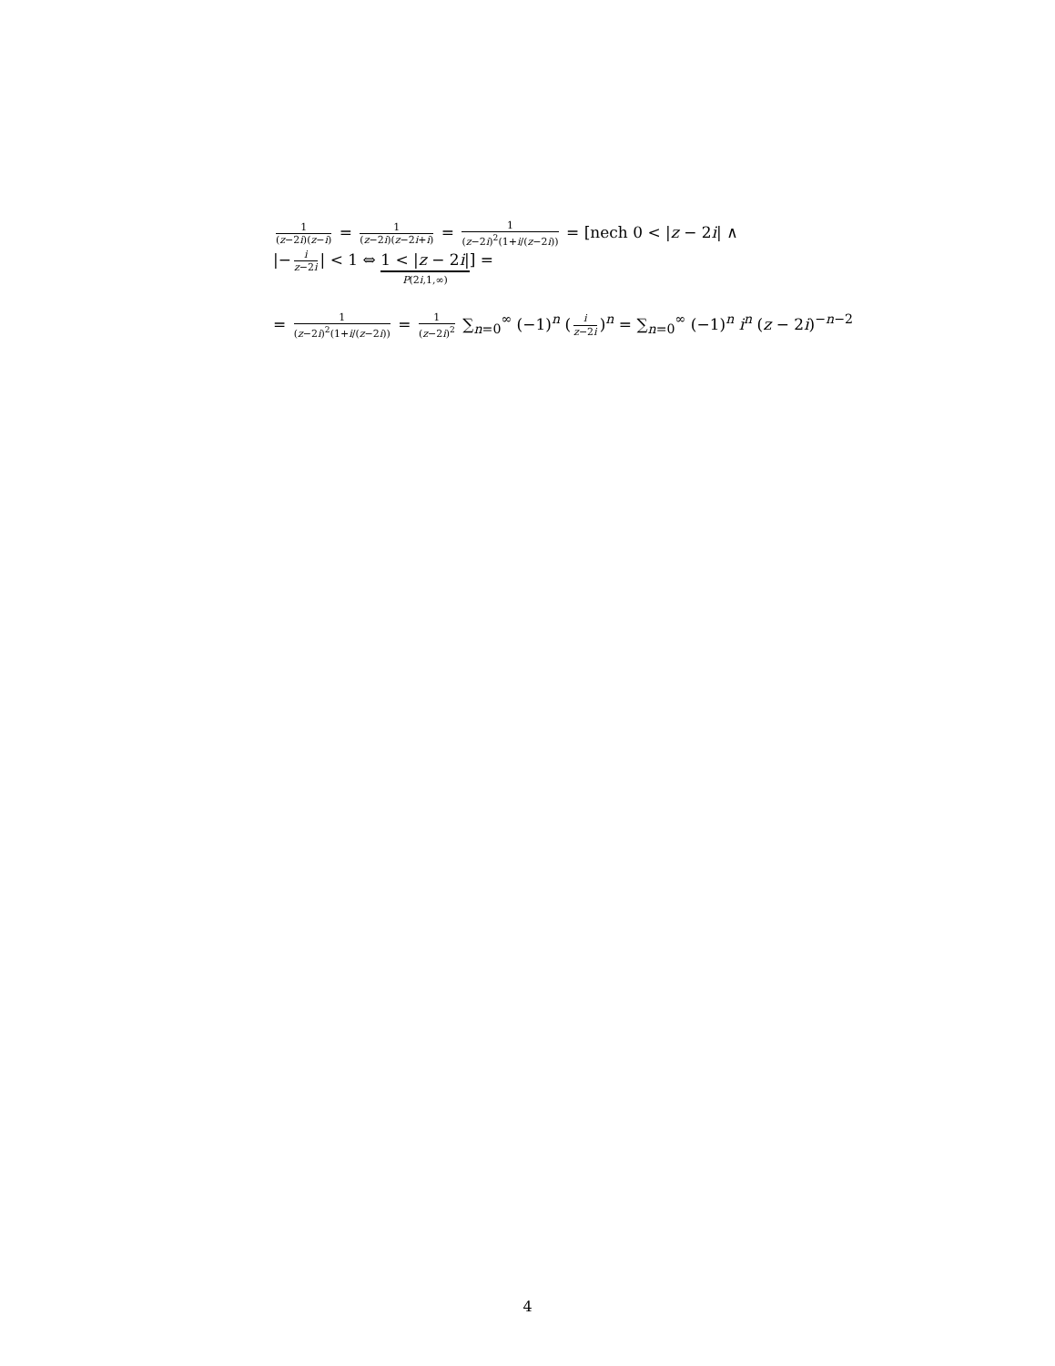1 (z−2i)(z−i) = 1 (z−2i)(z−2i+i) = 1 (z−2i)<sup>2</sup>(1+i/(z−2i)) = [nech 0 < |z − 2i| ∧
|− i z−2i | < 1 ⇔ 1 < |z − 2i| P(2i,1,∞)] =
= 1 (z−2i)<sup>2</sup>(1+i/(z−2i)) = 1 (z−2i)<sup>2</sup> ∑<sub>n=0</sub><sup>∞</sup> (−1)<sup>n</sup> (i z−2i)<sup>n</sup> = ∑<sub>n=0</sub><sup>∞</sup> (−1)<sup>n</sup> i<sup>n</sup> (z − 2i)<sup>−n−2</sup>
4